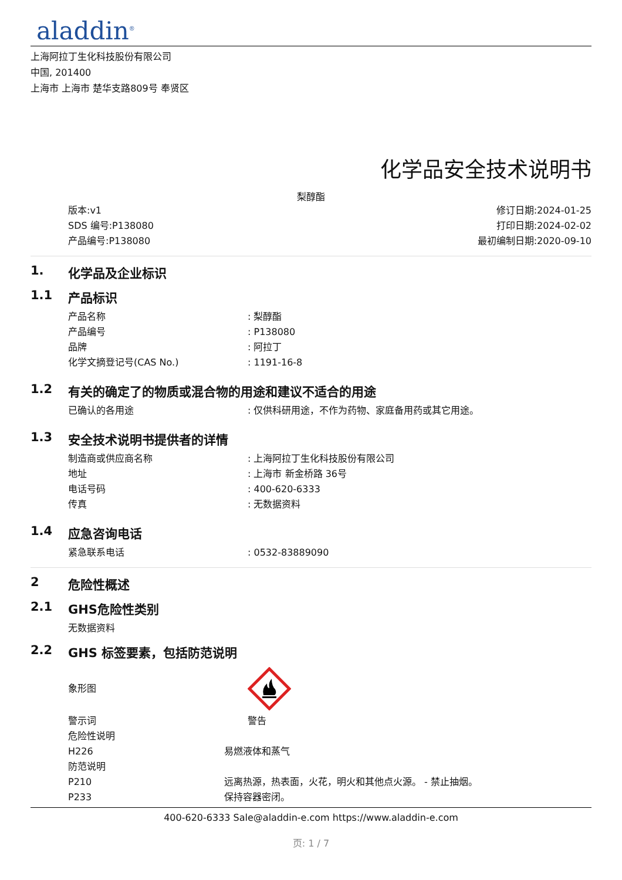aladdin<sup>®</sup>
上海阿拉丁生化科技股份有限公司
中国, 201400
上海市 上海市 楚华支路809号 奉贤区
化学品安全技术说明书
梨醇酯
版本:v1
SDS 编号:P138080
产品编号:P138080
修订日期:2024-01-25
打印日期:2024-02-02
最初编制日期:2020-09-10
1. 化学品及企业标识
1.1 产品标识
产品名称: 梨醇酯
产品编号: P138080
品牌: 阿拉丁
化学文摘登记号(CAS No.): 1191-16-8
1.2 有关的确定了的物质或混合物的用途和建议不适合的用途
已确认的各用途: 仅供科研用途，不作为药物、家庭备用药或其它用途。
1.3 安全技术说明书提供者的详情
制造商或供应商名称: 上海阿拉丁生化科技股份有限公司
地址: 上海市 新金桥路 36号
电话号码: 400-620-6333
传真: 无数据资料
1.4 应急咨询电话
紧急联系电话: 0532-83889090
2 危险性概述
2.1 GHS危险性类别
无数据资料
2.2 GHS 标签要素，包括防范说明
象形图
警示词 警告
危险性说明
H226 易燃液体和蒸气
防范说明
P210 远离热源，热表面，火花，明火和其他点火源。 - 禁止抽烟。
P233 保持容器密闭。
400-620-6333 Sale@aladdin-e.com https://www.aladdin-e.com
页: 1 / 7